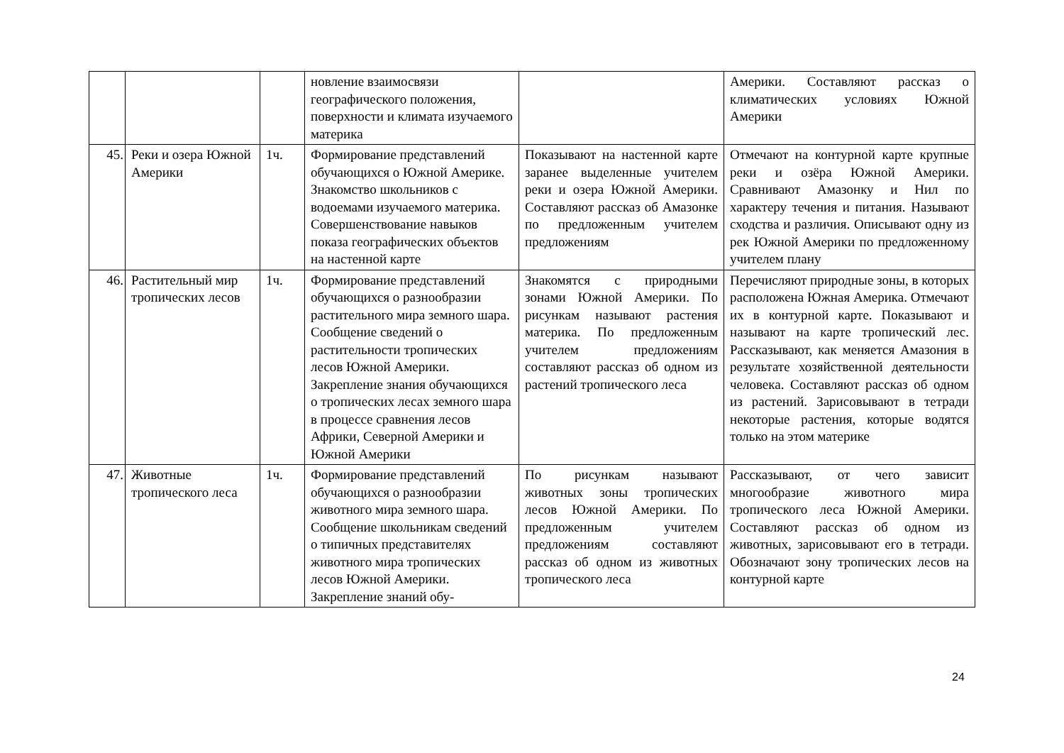| | | | новление взаимосвязи географического положения, поверхности и климата изучаемого материка | | Америки. Составляют рассказ о климатических условиях Южной Америки |
| 45. | Реки и озера Южной Америки | 1ч. | Формирование представлений обучающихся о Южной Америке. Знакомство школьников с водоемами изучаемого материка. Совершенствование навыков показа географических объектов на настенной карте | Показывают на настенной карте заранее выделенные учителем реки и озера Южной Америки. Составляют рассказ об Амазонке по предложенным учителем предложениям | Отмечают на контурной карте крупные реки и озёра Южной Америки. Сравнивают Амазонку и Нил по характеру течения и питания. Называют сходства и различия. Описывают одну из рек Южной Америки по предложенному учителем плану |
| 46. | Растительный мир тропических лесов | 1ч. | Формирование представлений обучающихся о разнообразии растительного мира земного шара. Сообщение сведений о растительности тропических лесов Южной Америки. Закрепление знания обучающихся о тропических лесах земного шара в процессе сравнения лесов Африки, Северной Америки и Южной Америки | Знакомятся с природными зонами Южной Америки. По рисункам называют растения материка. По предложенным учителем предложениям составляют рассказ об одном из растений тропического леса | Перечисляют природные зоны, в которых расположена Южная Америка. Отмечают их в контурной карте. Показывают и называют на карте тропический лес. Рассказывают, как меняется Амазония в результате хозяйственной деятельности человека. Составляют рассказ об одном из растений. Зарисовывают в тетради некоторые растения, которые водятся только на этом материке |
| 47. | Животные тропического леса | 1ч. | Формирование представлений обучающихся о разнообразии животного мира земного шара. Сообщение школьникам сведений о типичных представителях животного мира тропических лесов Южной Америки. Закрепление знаний обу- | По рисункам называют животных зоны тропических лесов Южной Америки. По предложенным учителем предложениям составляют рассказ об одном из животных тропического леса | Рассказывают, от чего зависит многообразие животного мира тропического леса Южной Америки. Составляют рассказ об одном из животных, зарисовывают его в тетради. Обозначают зону тропических лесов на контурной карте |
24